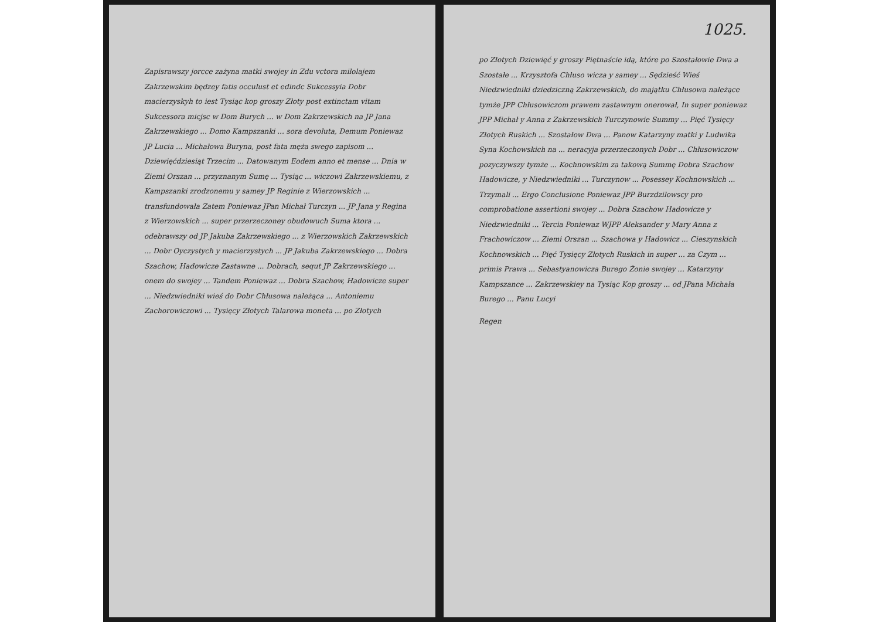Zapisrawszy jorcce zażyna matki swojey in Zdu vctora milolajem Zakrzewskim będzey fatis occulust et edindc Sukcessyia Dobr macierzyskyh to iest Tysiąc kop groszy Złoty post extinctam vitam Sukcessora micjsc w Dom Burych ... w Dom Zakrzewskich na JP Jana Zakrzewskiego ... Domo Kampszanki ... sora devoluta, Demum Poniewaz JP Lucia ... Michałowa Buryna, post fata męża swego zapisom ... Dziewięćdziesiąt Trzecim ... Datowanym Eodem anno et mense ... Dnia w Ziemi Orszan ... przyznanym Sumę ... Tysiąc ... wiczowi Zakrzewskiemu, z Kampszanki zrodzonemu y samey JP Reginie z Wierzowskich ... transfundowała Zatem Poniewaz JPan Michał Turczyn ... JP Jana y Regina z Wierzowskich ... super przerzeczoney obudowuch Suma ktora ... odebrawszy od JP Jakuba Zakrzewskiego ... z Wierzowskich Zakrzewskich ... Dobr Oyczystych y macierzystych ... JP Jakuba Zakrzewskiego ... Dobra Szachow, Hadowicze Zastawne ... Dobrach, sequt JP Zakrzewskiego ... onem do swojey ... Tandem Poniewaz ... Dobra Szachow, Hadowicze super ... Niedzwiedniki wieś do Dobr Chłusowa należąca ... Antoniemu Zachorowiczowi ... Tysięcy Złotych Talarowa moneta ... po Złotych
1025.
po Złotych Dziewięć y groszy Piętnaście idą, które po Szostałowie Dwa a Szostałe ... Krzysztofa Chłuso wicza y samey ... Sędzieść Wieś Niedzwiedniki dziedziczną Zakrzewskich, do majątku Chłusowa należące tymże JPP Chłusowiczom prawem zastawnym onerował, In super poniewaz JPP Michał y Anna z Zakrzewskich Turczynowie Summy ... Pięć Tysięcy Złotych Ruskich ... Szostałow Dwa ... Panow Katarzyny matki y Ludwika Syna Kochowskich na ... neracyja przerzeczonych Dobr ... Chłusowiczow pozyczywszy tymże ... Kochnowskim za takową Summę Dobra Szachow Hadowicze, y Niedzwiedniki ... Turczynow ... Posessey Kochnowskich ... Trzymali ... Ergo Conclusione Poniewaz JPP Burzdzilowscy pro comprobatione assertioni swojey ... Dobra Szachow Hadowicze y Niedzwiedniki ... Tercia Poniewaz WJPP Aleksander y Mary Anna z Frachowiczow ... Ziemi Orszan ... Szachowa y Hadowicz ... Cieszynskich Kochnowskich ... Pięć Tysięcy Złotych Ruskich in super ... za Czym ... primis Prawa ... Sebastyanowicza Burego Żonie swojey ... Katarzyny Kampszance ... Zakrzewskiey na Tysiąc Kop groszy ... od JPana Michała Burego ... Panu Lucyi
Regen